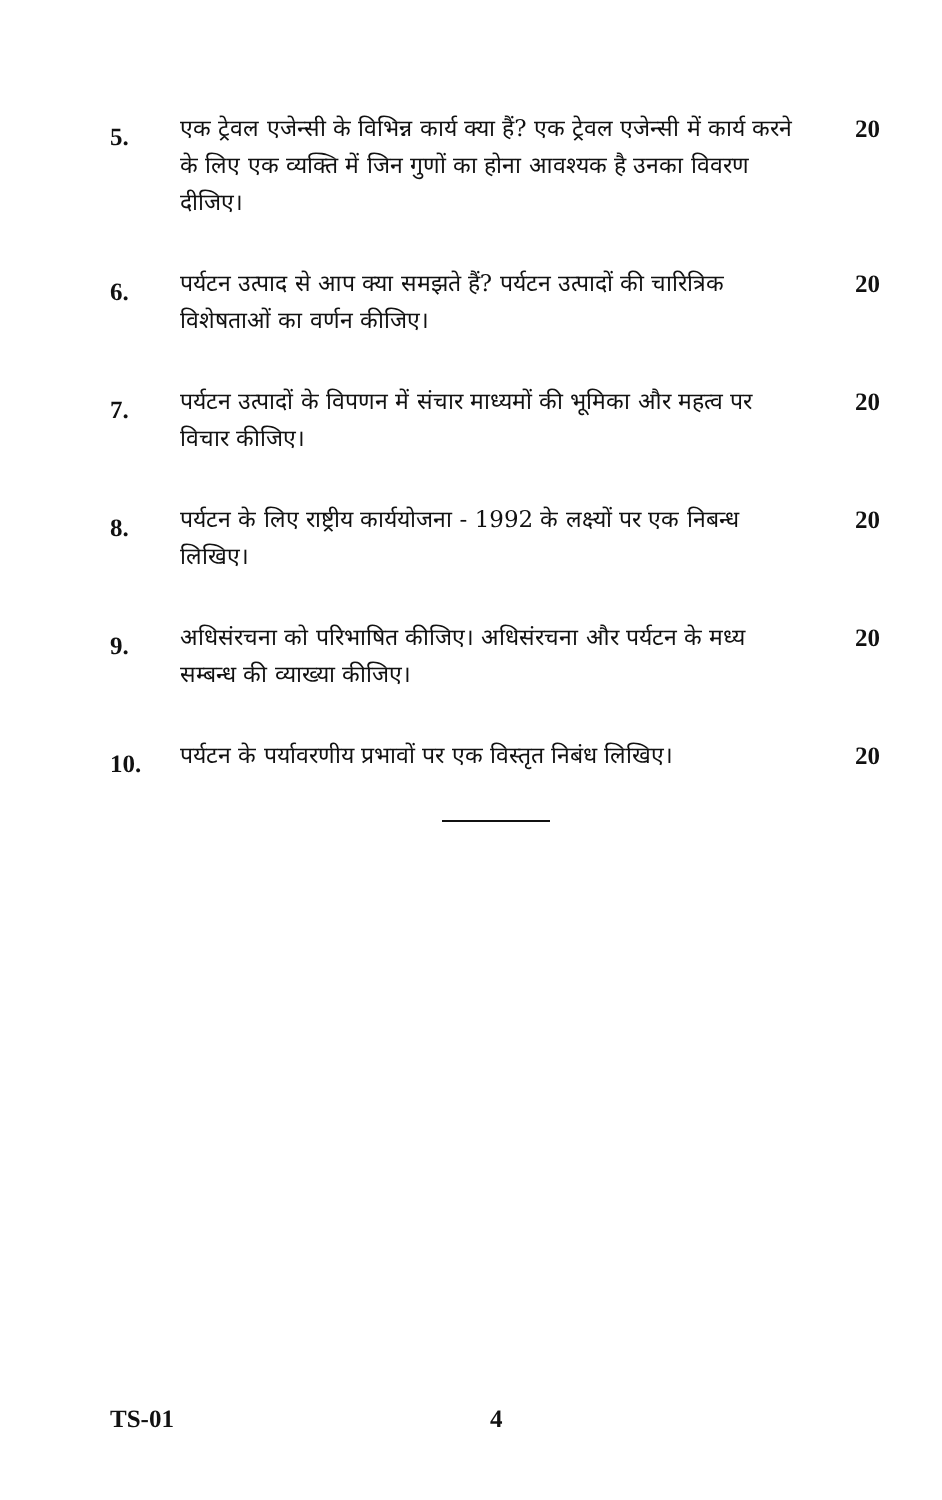5.
एक ट्रेवल एजेन्सी के विभिन्न कार्य क्या हैं? एक ट्रेवल एजेन्सी में कार्य करने के लिए एक व्यक्ति में जिन गुणों का होना आवश्यक है उनका विवरण दीजिए।
20
6.
पर्यटन उत्पाद से आप क्या समझते हैं? पर्यटन उत्पादों की चारित्रिक विशेषताओं का वर्णन कीजिए।
20
7.
पर्यटन उत्पादों के विपणन में संचार माध्यमों की भूमिका और महत्व पर विचार कीजिए।
20
8.
पर्यटन के लिए राष्ट्रीय कार्ययोजना - 1992 के लक्ष्यों पर एक निबन्ध लिखिए।
20
9.
अधिसंरचना को परिभाषित कीजिए। अधिसंरचना और पर्यटन के मध्य सम्बन्ध की व्याख्या कीजिए।
20
10.
पर्यटन के पर्यावरणीय प्रभावों पर एक विस्तृत निबंध लिखिए।
20
TS-01 4